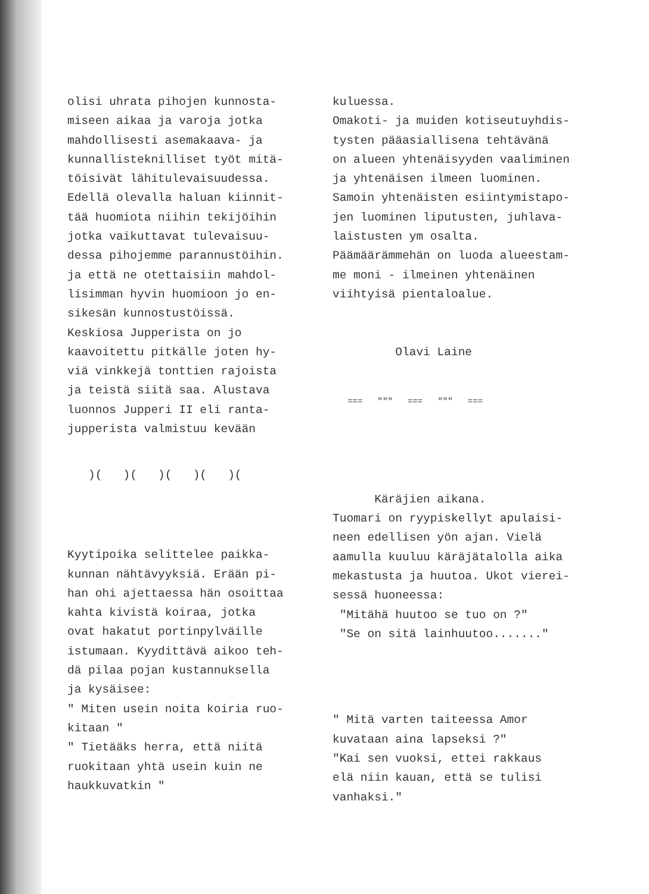olisi uhrata pihojen kunnosta- miseen aikaa ja varoja jotka mahdollisesti asemakaava- ja kunnallisteknilliset työt mitä- töisivät lähitulevaisuudessa. Edellä olevalla haluan kiinnit- tää huomiota niihin tekijöihin jotka vaikuttavat tulevaisuu- dessa pihojemme parannustöihin. ja että ne otettaisiin mahdol- lisimman hyvin huomioon jo en- sikesän kunnostustöissä. Keskiosa Jupperista on jo kaavoitettu pitkälle joten hy- viä vinkkejä tonttien rajoista ja teistä siitä saa. Alustava luonnos Jupperi II eli ranta- jupperista valmistuu kevään
)( )( )( )( )(
Kyytipoika selittelee paikka- kunnan nähtävyyksiä. Erään pi- han ohi ajettaessa hän osoittaa kahta kivistä koiraa, jotka ovat hakatut portinpylväille istumaan. Kyydittävä aikoo teh- dä pilaa pojan kustannuksella ja kysäisee: " Miten usein noita koiria ruo- kitaan " " Tietääks herra, että niitä ruokitaan yhtä usein kuin ne haukkuvatkin "
kuluessa. Omakoti- ja muiden kotiseutuyhdis- tysten pääasiallisena tehtävänä on alueen yhtenäisyyden vaaliminen ja yhtenäisen ilmeen luominen. Samoin yhtenäisten esiintymistapo- jen luominen liputusten, juhlava- laistusten ym osalta. Päämäärämmehän on luoda alueestam- me moni - ilmeinen yhtenäinen viihtyisä pientaloalue.
Olavi Laine
=== """ === """ ===
Käräjien aikana. Tuomari on ryypiskellyt apulaisi- neen edellisen yön ajan. Vielä aamulla kuuluu käräjätalolla aika mekastusta ja huutoa. Ukot vierei- sessä huoneessa: "Mitähä huutoo se tuo on ?" "Se on sitä lainhuutoo......."
" Mitä varten taiteessa Amor kuvataan aina lapseksi ?" "Kai sen vuoksi, ettei rakkaus elä niin kauan, että se tulisi vanhaksi."